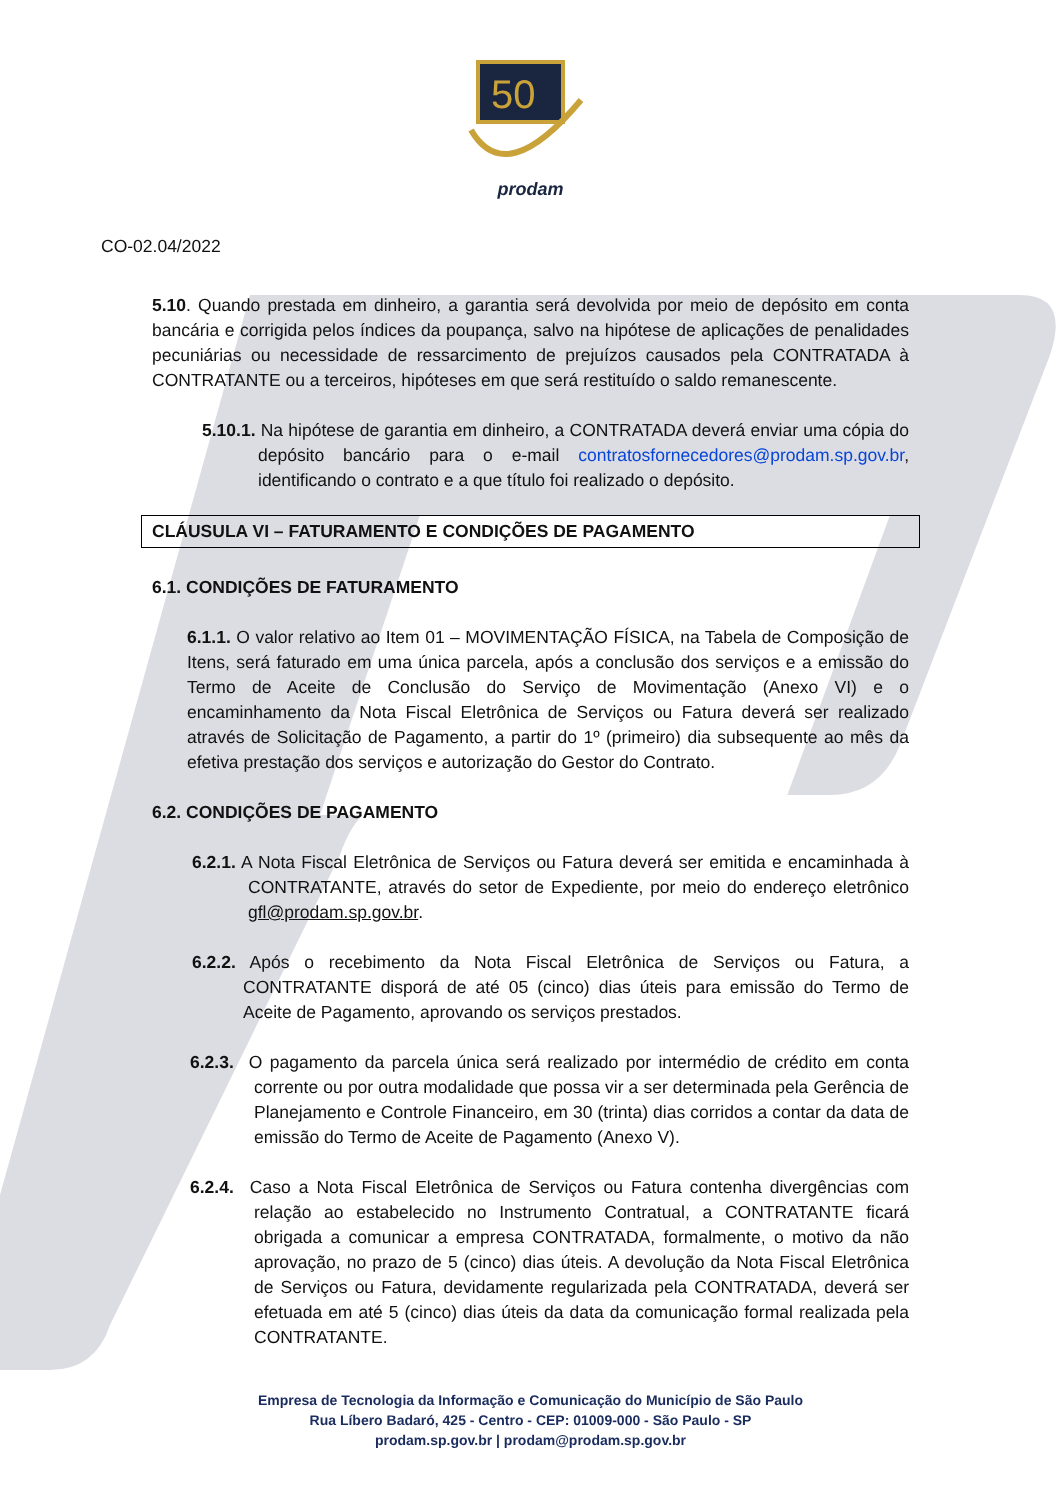50
prodam
CO-02.04/2022
5.10. Quando prestada em dinheiro, a garantia será devolvida por meio de depósito em conta bancária e corrigida pelos índices da poupança, salvo na hipótese de aplicações de penalidades pecuniárias ou necessidade de ressarcimento de prejuízos causados pela CONTRATADA à CONTRATANTE ou a terceiros, hipóteses em que será restituído o saldo remanescente.
5.10.1. Na hipótese de garantia em dinheiro, a CONTRATADA deverá enviar uma cópia do depósito bancário para o e-mail contratosfornecedores@prodam.sp.gov.br, identificando o contrato e a que título foi realizado o depósito.
CLÁUSULA VI – FATURAMENTO E CONDIÇÕES DE PAGAMENTO
6.1. CONDIÇÕES DE FATURAMENTO
6.1.1. O valor relativo ao Item 01 – MOVIMENTAÇÃO FÍSICA, na Tabela de Composição de Itens, será faturado em uma única parcela, após a conclusão dos serviços e a emissão do Termo de Aceite de Conclusão do Serviço de Movimentação (Anexo VI) e o encaminhamento da Nota Fiscal Eletrônica de Serviços ou Fatura deverá ser realizado através de Solicitação de Pagamento, a partir do 1º (primeiro) dia subsequente ao mês da efetiva prestação dos serviços e autorização do Gestor do Contrato.
6.2. CONDIÇÕES DE PAGAMENTO
6.2.1. A Nota Fiscal Eletrônica de Serviços ou Fatura deverá ser emitida e encaminhada à CONTRATANTE, através do setor de Expediente, por meio do endereço eletrônico gfl@prodam.sp.gov.br.
6.2.2. Após o recebimento da Nota Fiscal Eletrônica de Serviços ou Fatura, a CONTRATANTE disporá de até 05 (cinco) dias úteis para emissão do Termo de Aceite de Pagamento, aprovando os serviços prestados.
6.2.3. O pagamento da parcela única será realizado por intermédio de crédito em conta corrente ou por outra modalidade que possa vir a ser determinada pela Gerência de Planejamento e Controle Financeiro, em 30 (trinta) dias corridos a contar da data de emissão do Termo de Aceite de Pagamento (Anexo V).
6.2.4. Caso a Nota Fiscal Eletrônica de Serviços ou Fatura contenha divergências com relação ao estabelecido no Instrumento Contratual, a CONTRATANTE ficará obrigada a comunicar a empresa CONTRATADA, formalmente, o motivo da não aprovação, no prazo de 5 (cinco) dias úteis. A devolução da Nota Fiscal Eletrônica de Serviços ou Fatura, devidamente regularizada pela CONTRATADA, deverá ser efetuada em até 5 (cinco) dias úteis da data da comunicação formal realizada pela CONTRATANTE.
Empresa de Tecnologia da Informação e Comunicação do Município de São Paulo
Rua Líbero Badaró, 425 - Centro - CEP: 01009-000 - São Paulo - SP
prodam.sp.gov.br | prodam@prodam.sp.gov.br